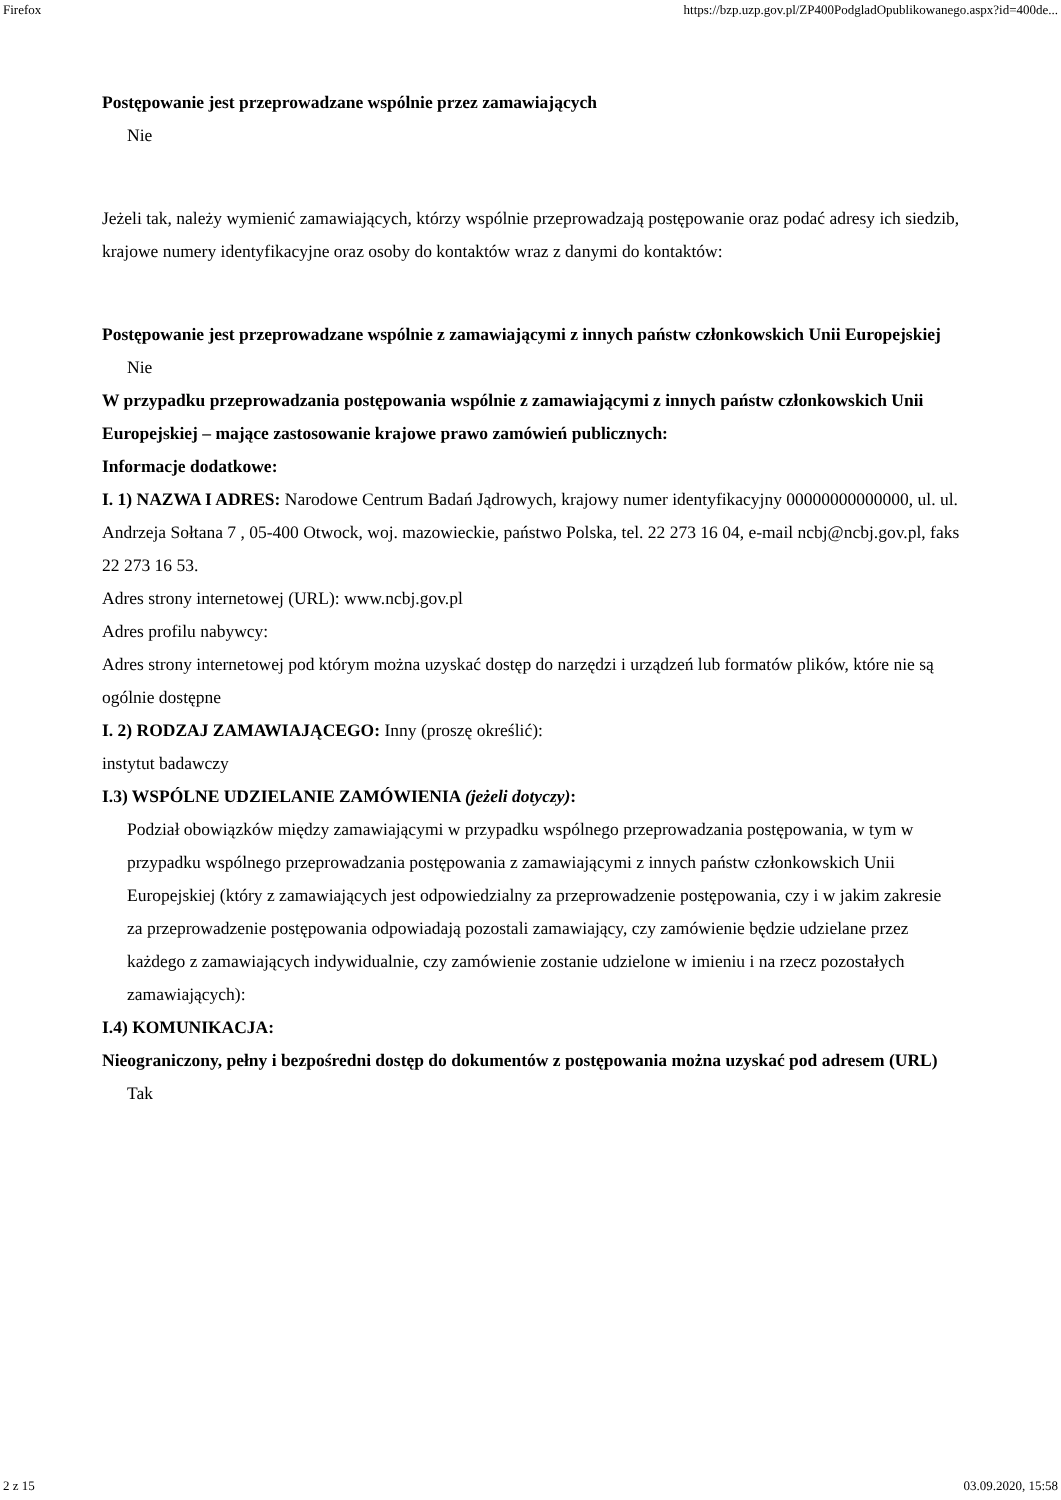Firefox https://bzp.uzp.gov.pl/ZP400PodgladOpublikowanego.aspx?id=400de...
Postępowanie jest przeprowadzane wspólnie przez zamawiających
Nie
Jeżeli tak, należy wymienić zamawiających, którzy wspólnie przeprowadzają postępowanie oraz podać adresy ich siedzib, krajowe numery identyfikacyjne oraz osoby do kontaktów wraz z danymi do kontaktów:
Postępowanie jest przeprowadzane wspólnie z zamawiającymi z innych państw członkowskich Unii Europejskiej
Nie
W przypadku przeprowadzania postępowania wspólnie z zamawiającymi z innych państw członkowskich Unii Europejskiej – mające zastosowanie krajowe prawo zamówień publicznych:
Informacje dodatkowe:
I. 1) NAZWA I ADRES: Narodowe Centrum Badań Jądrowych, krajowy numer identyfikacyjny 00000000000000, ul. ul. Andrzeja Sołtana 7 , 05-400 Otwock, woj. mazowieckie, państwo Polska, tel. 22 273 16 04, e-mail ncbj@ncbj.gov.pl, faks 22 273 16 53.
Adres strony internetowej (URL): www.ncbj.gov.pl
Adres profilu nabywcy:
Adres strony internetowej pod którym można uzyskać dostęp do narzędzi i urządzeń lub formatów plików, które nie są ogólnie dostępne
I. 2) RODZAJ ZAMAWIAJĄCEGO: Inny (proszę określić):
instytut badawczy
I.3) WSPÓLNE UDZIELANIE ZAMÓWIENIA (jeżeli dotyczy):
Podział obowiązków między zamawiającymi w przypadku wspólnego przeprowadzania postępowania, w tym w przypadku wspólnego przeprowadzania postępowania z zamawiającymi z innych państw członkowskich Unii Europejskiej (który z zamawiających jest odpowiedzialny za przeprowadzenie postępowania, czy i w jakim zakresie za przeprowadzenie postępowania odpowiadają pozostali zamawiający, czy zamówienie będzie udzielane przez każdego z zamawiających indywidualnie, czy zamówienie zostanie udzielone w imieniu i na rzecz pozostałych zamawiających):
I.4) KOMUNIKACJA:
Nieograniczony, pełny i bezpośredni dostęp do dokumentów z postępowania można uzyskać pod adresem (URL)
Tak
2 z 15 03.09.2020, 15:58